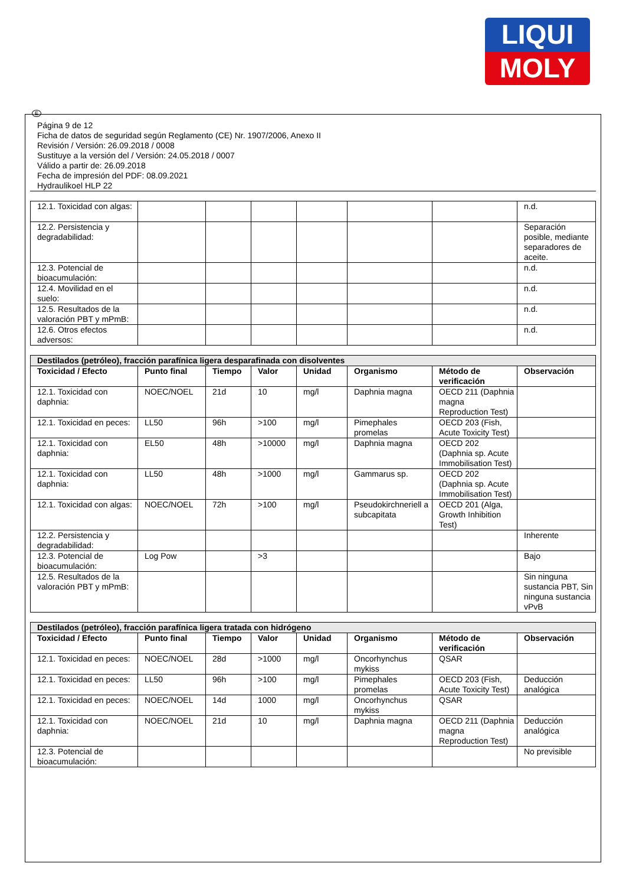LIQUI
MOLY
E
Página 9 de 12
Ficha de datos de seguridad según Reglamento (CE) Nr. 1907/2006, Anexo II
Revisión / Versión: 26.09.2018 / 0008
Sustituye a la versión del / Versión: 24.05.2018 / 0007
Válido a partir de: 26.09.2018
Fecha de impresión del PDF: 08.09.2021
Hydraulikoel HLP 22
| 12.1. Toxicidad con algas: | | | | | | | n.d. |
| 12.2. Persistencia y degradabilidad: | | | | | | | Separación posible, mediante separadores de aceite. |
| 12.3. Potencial de bioacumulación: | | | | | | | n.d. |
| 12.4. Movilidad en el suelo: | | | | | | | n.d. |
| 12.5. Resultados de la valoración PBT y mPmB: | | | | | | | n.d. |
| 12.6. Otros efectos adversos: | | | | | | | n.d. |
| Destilados (petróleo), fracción parafínica ligera desparafinada con disolventes | | | | | | | |
| --- | --- | --- | --- | --- | --- | --- | --- |
| Toxicidad / Efecto | Punto final | Tiempo | Valor | Unidad | Organismo | Método de verificación | Observación |
| 12.1. Toxicidad con daphnia: | NOEC/NOEL | 21d | 10 | mg/l | Daphnia magna | OECD 211 (Daphnia magna Reproduction Test) | |
| 12.1. Toxicidad en peces: | LL50 | 96h | >100 | mg/l | Pimephales promelas | OECD 203 (Fish, Acute Toxicity Test) | |
| 12.1. Toxicidad con daphnia: | EL50 | 48h | >10000 | mg/l | Daphnia magna | OECD 202 (Daphnia sp. Acute Immobilisation Test) | |
| 12.1. Toxicidad con daphnia: | LL50 | 48h | >1000 | mg/l | Gammarus sp. | OECD 202 (Daphnia sp. Acute Immobilisation Test) | |
| 12.1. Toxicidad con algas: | NOEC/NOEL | 72h | >100 | mg/l | Pseudokirchneriell a subcapitata | OECD 201 (Alga, Growth Inhibition Test) | |
| 12.2. Persistencia y degradabilidad: | | | | | | | Inherente |
| 12.3. Potencial de bioacumulación: | Log Pow | | >3 | | | | Bajo |
| 12.5. Resultados de la valoración PBT y mPmB: | | | | | | | Sin ninguna sustancia PBT, Sin ninguna sustancia vPvB |
| Destilados (petróleo), fracción parafínica ligera tratada con hidrógeno | | | | | | | |
| --- | --- | --- | --- | --- | --- | --- | --- |
| Toxicidad / Efecto | Punto final | Tiempo | Valor | Unidad | Organismo | Método de verificación | Observación |
| 12.1. Toxicidad en peces: | NOEC/NOEL | 28d | >1000 | mg/l | Oncorhynchus mykiss | QSAR | |
| 12.1. Toxicidad en peces: | LL50 | 96h | >100 | mg/l | Pimephales promelas | OECD 203 (Fish, Acute Toxicity Test) | Deducción analógica |
| 12.1. Toxicidad en peces: | NOEC/NOEL | 14d | 1000 | mg/l | Oncorhynchus mykiss | QSAR | |
| 12.1. Toxicidad con daphnia: | NOEC/NOEL | 21d | 10 | mg/l | Daphnia magna | OECD 211 (Daphnia magna Reproduction Test) | Deducción analógica |
| 12.3. Potencial de bioacumulación: | | | | | | | No previsible |